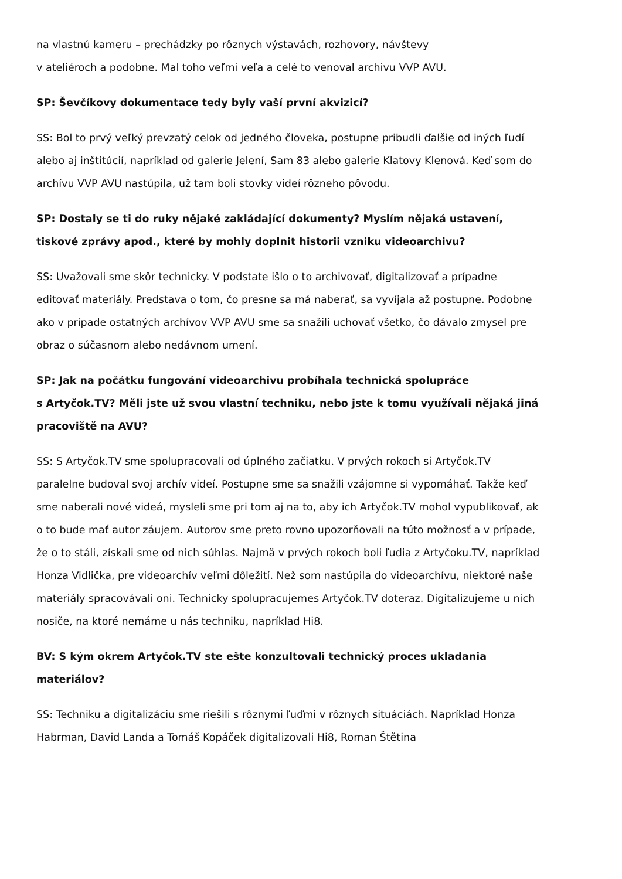na vlastnú kameru – prechádzky po rôznych výstavách, rozhovory, návštevy
v ateliéroch a podobne. Mal toho veľmi veľa a celé to venoval archivu VVP AVU.
SP: Ševčíkovy dokumentace tedy byly vaší první akvizicí?
SS: Bol to prvý veľký prevzatý celok od jedného človeka, postupne pribudli ďalšie od iných ľudí alebo aj inštitúcií, napríklad od galerie Jelení, Sam 83 alebo galerie Klatovy Klenová. Keď som do archívu VVP AVU nastúpila, už tam boli stovky videí rôzneho pôvodu.
SP: Dostaly se ti do ruky nějaké zakládající dokumenty? Myslím nějaká ustavení, tiskové zprávy apod., které by mohly doplnit historii vzniku videoarchivu?
SS: Uvažovali sme skôr technicky. V podstate išlo o to archivovať, digitalizovať a prípadne editovať materiály. Predstava o tom, čo presne sa má naberať, sa vyvíjala až postupne. Podobne ako v prípade ostatných archívov VVP AVU sme sa snažili uchovať všetko, čo dávalo zmysel pre obraz o súčasnom alebo nedávnom umení.
SP: Jak na počátku fungování videoarchivu probíhala technická spolupráce
s Artyčok.TV? Měli jste už svou vlastní techniku, nebo jste k tomu využívali nějaká jiná pracoviště na AVU?
SS: S Artyčok.TV sme spolupracovali od úplného začiatku. V prvých rokoch si Artyčok.TV paralelne budoval svoj archív videí. Postupne sme sa snažili vzájomne si vypomáhať. Takže keď sme naberali nové videá, mysleli sme pri tom aj na to, aby ich Artyčok.TV mohol vypublikovať, ak o to bude mať autor záujem. Autorov sme preto rovno upozorňovali na túto možnosť a v prípade, že o to stáli, získali sme od nich súhlas. Najmä v prvých rokoch boli ľudia z Artyčoku.TV, napríklad Honza Vidlička, pre videoarchív veľmi dôležití. Než som nastúpila do videoarchívu, niektoré naše materiály spracovávali oni. Technicky spolupracujemes Artyčok.TV doteraz. Digitalizujeme u nich nosiče, na ktoré nemáme u nás techniku, napríklad Hi8.
BV: S kým okrem Artyčok.TV ste ešte konzultovali technický proces ukladania materiálov?
SS: Techniku a digitalizáciu sme riešili s rôznymi ľuďmi v rôznych situáciách. Napríklad Honza Habrman, David Landa a Tomáš Kopáček digitalizovali Hi8, Roman Štětina